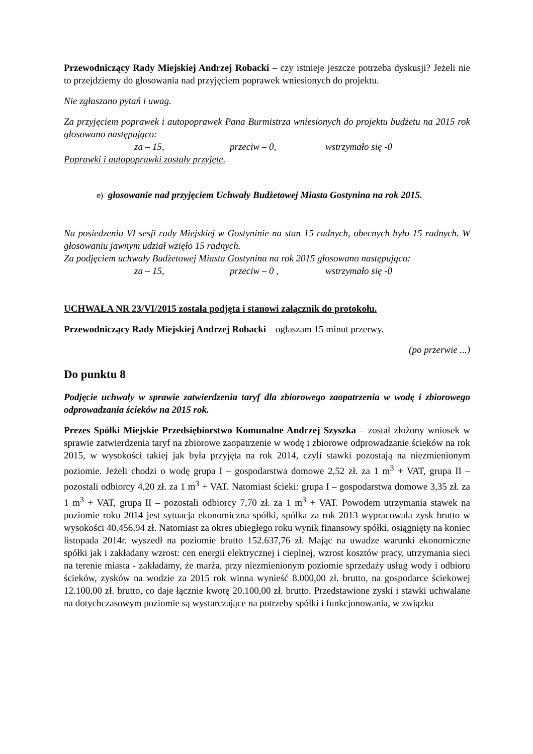Przewodniczący Rady Miejskiej Andrzej Robacki – czy istnieje jeszcze potrzeba dyskusji? Jeżeli nie to przejdziemy do głosowania nad przyjęciem poprawek wniesionych do projektu.
Nie zgłaszano pytań i uwag.
Za przyjęciem poprawek i autopoprawek Pana Burmistrza wniesionych do projektu budżetu na 2015 rok głosowano następująco:
za – 15, przeciw – 0, wstrzymało się -0
Poprawki i autopoprawki zostały przyjęte.
e) głosowanie nad przyjęciem Uchwały Budżetowej Miasta Gostynina na rok 2015.
Na posiedzeniu VI sesji rady Miejskiej w Gostyninie na stan 15 radnych, obecnych było 15 radnych. W głosowaniu jawnym udział wzięło 15 radnych.
Za podjęciem uchwały Budżetowej Miasta Gostynina na rok 2015 głosowano następująco:
za – 15, przeciw – 0 , wstrzymało się -0
UCHWAŁA NR 23/VI/2015 została podjęta i stanowi załącznik do protokołu.
Przewodniczący Rady Miejskiej Andrzej Robacki – ogłaszam 15 minut przerwy.
(po przerwie ...)
Do punktu 8
Podjęcie uchwały w sprawie zatwierdzenia taryf dla zbiorowego zaopatrzenia w wodę i zbiorowego odprowadzania ścieków na 2015 rok.
Prezes Spółki Miejskie Przedsiębiorstwo Komunalne Andrzej Szyszka – został złożony wniosek w sprawie zatwierdzenia taryf na zbiorowe zaopatrzenie w wodę i zbiorowe odprowadzanie ścieków na rok 2015, w wysokości takiej jak była przyjęta na rok 2014, czyli stawki pozostają na niezmienionym poziomie. Jeżeli chodzi o wodę grupa I – gospodarstwa domowe 2,52 zł. za 1 m<sup>3</sup> + VAT, grupa II – pozostali odbiorcy 4,20 zł. za 1 m<sup>3</sup> + VAT. Natomiast ścieki: grupa I – gospodarstwa domowe 3,35 zł. za 1 m<sup>3</sup> + VAT, grupa II – pozostali odbiorcy 7,70 zł. za 1 m<sup>3</sup> + VAT. Powodem utrzymania stawek na poziomie roku 2014 jest sytuacja ekonomiczna spółki, spółka za rok 2013 wypracowała zysk brutto w wysokości 40.456,94 zł. Natomiast za okres ubiegłego roku wynik finansowy spółki, osiągnięty na koniec listopada 2014r. wyszedł na poziomie brutto 152.637,76 zł. Mając na uwadze warunki ekonomiczne spółki jak i zakładany wzrost: cen energii elektrycznej i cieplnej, wzrost kosztów pracy, utrzymania sieci na terenie miasta - zakładamy, że marża, przy niezmienionym poziomie sprzedaży usług wody i odbioru ścieków, zysków na wodzie za 2015 rok winna wynieść 8.000,00 zł. brutto, na gospodarce ściekowej 12.100,00 zł. brutto, co daje łącznie kwotę 20.100,00 zł. brutto. Przedstawione zyski i stawki uchwalane na dotychczasowym poziomie są wystarczające na potrzeby spółki i funkcjonowania, w związku